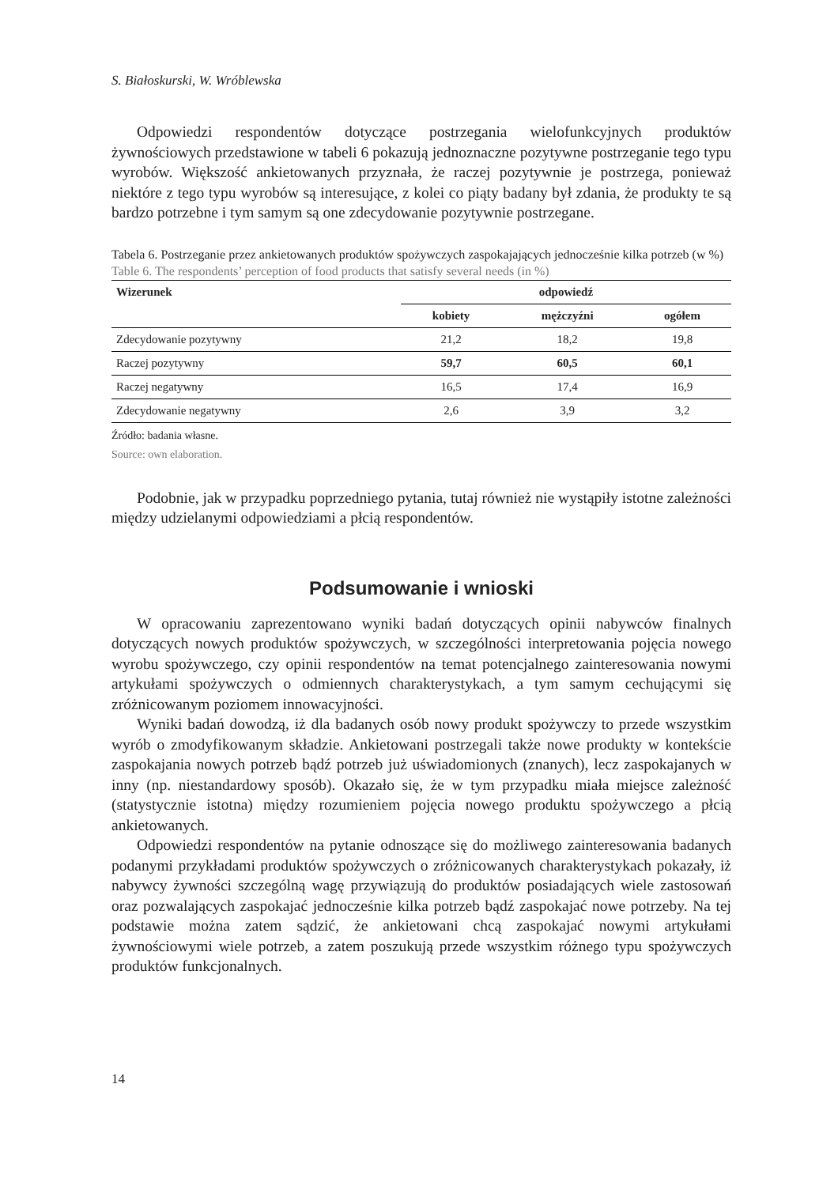S. Białoskurski, W. Wróblewska
Odpowiedzi respondentów dotyczące postrzegania wielofunkcyjnych produktów żywnościowych przedstawione w tabeli 6 pokazują jednoznaczne pozytywne postrzeganie tego typu wyrobów. Większość ankietowanych przyznała, że raczej pozytywnie je postrzega, ponieważ niektóre z tego typu wyrobów są interesujące, z kolei co piąty badany był zdania, że produkty te są bardzo potrzebne i tym samym są one zdecydowanie pozytywnie postrzegane.
Tabela 6. Postrzeganie przez ankietowanych produktów spożywczych zaspokajających jednocześnie kilka potrzeb (w %)
Table 6. The respondents’ perception of food products that satisfy several needs (in %)
| Wizerunek | odpowiedź | | |
| --- | --- | --- | --- |
| | kobiety | mężczyźni | ogółem |
| Zdecydowanie pozytywny | 21,2 | 18,2 | 19,8 |
| Raczej pozytywny | 59,7 | 60,5 | 60,1 |
| Raczej negatywny | 16,5 | 17,4 | 16,9 |
| Zdecydowanie negatywny | 2,6 | 3,9 | 3,2 |
Źródło: badania własne.
Source: own elaboration.
Podobnie, jak w przypadku poprzedniego pytania, tutaj również nie wystąpiły istotne zależności między udzielanymi odpowiedziami a płcią respondentów.
Podsumowanie i wnioski
W opracowaniu zaprezentowano wyniki badań dotyczących opinii nabywców finalnych dotyczących nowych produktów spożywczych, w szczególności interpretowania pojęcia nowego wyrobu spożywczego, czy opinii respondentów na temat potencjalnego zainteresowania nowymi artykułami spożywczych o odmiennych charakterystykach, a tym samym cechującymi się zróżnicowanym poziomem innowacyjności.
Wyniki badań dowodzą, iż dla badanych osób nowy produkt spożywczy to przede wszystkim wyrób o zmodyfikowanym składzie. Ankietowani postrzegali także nowe produkty w kontekście zaspokajania nowych potrzeb bądź potrzeb już uświadomionych (znanych), lecz zaspokajanych w inny (np. niestandardowy sposób). Okazało się, że w tym przypadku miała miejsce zależność (statystycznie istotna) między rozumieniem pojęcia nowego produktu spożywczego a płcią ankietowanych.
Odpowiedzi respondentów na pytanie odnoszące się do możliwego zainteresowania badanych podanymi przykładami produktów spożywczych o zróżnicowanych charakterystykach pokazały, iż nabywcy żywności szczególną wagę przywiązują do produktów posiadających wiele zastosowań oraz pozwalających zaspokajać jednocześnie kilka potrzeb bądź zaspokajać nowe potrzeby. Na tej podstawie można zatem sądzić, że ankietowani chcą zaspokajać nowymi artykułami żywnościowymi wiele potrzeb, a zatem poszukują przede wszystkim różnego typu spożywczych produktów funkcjonalnych.
14